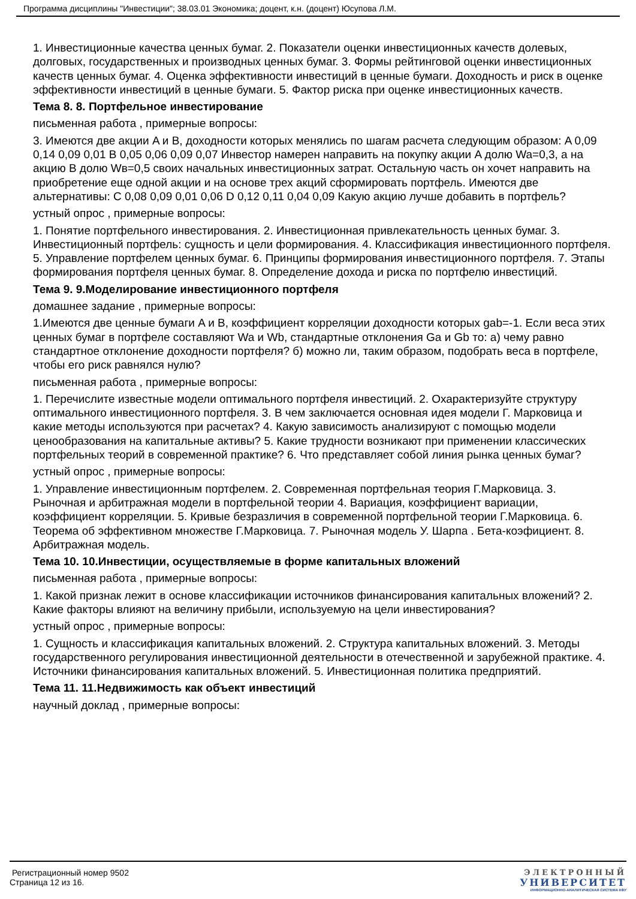Программа дисциплины "Инвестиции"; 38.03.01 Экономика; доцент, к.н. (доцент) Юсупова Л.М.
1. Инвестиционные качества ценных бумаг. 2. Показатели оценки инвестиционных качеств долевых, долговых, государственных и производных ценных бумаг. 3. Формы рейтинговой оценки инвестиционных качеств ценных бумаг. 4. Оценка эффективности инвестиций в ценные бумаги. Доходность и риск в оценке эффективности инвестиций в ценные бумаги. 5. Фактор риска при оценке инвестиционных качеств.
Тема 8. 8. Портфельное инвестирование
письменная работа , примерные вопросы:
3. Имеются две акции A и B, доходности которых менялись по шагам расчета следующим образом: A 0,09 0,14 0,09 0,01 B 0,05 0,06 0,09 0,07 Инвестор намерен направить на покупку акции A долю Wa=0,3, а на акцию B долю Wв=0,5 своих начальных инвестиционных затрат. Остальную часть он хочет направить на приобретение еще одной акции и на основе трех акций сформировать портфель. Имеются две альтернативы: C 0,08 0,09 0,01 0,06 D 0,12 0,11 0,04 0,09 Какую акцию лучше добавить в портфель?
устный опрос , примерные вопросы:
1. Понятие портфельного инвестирования. 2. Инвестиционная привлекательность ценных бумаг. 3. Инвестиционный портфель: сущность и цели формирования. 4. Классификация инвестиционного портфеля. 5. Управление портфелем ценных бумаг. 6. Принципы формирования инвестиционного портфеля. 7. Этапы формирования портфеля ценных бумаг. 8. Определение дохода и риска по портфелю инвестиций.
Тема 9. 9.Моделирование инвестиционного портфеля
домашнее задание , примерные вопросы:
1.Имеются две ценные бумаги A и B, коэффициент корреляции доходности которых gab=-1. Если веса этих ценных бумаг в портфеле составляют Wa и Wb, стандартные отклонения Ga и Gb то: а) чему равно стандартное отклонение доходности портфеля? б) можно ли, таким образом, подобрать веса в портфеле, чтобы его риск равнялся нулю?
письменная работа , примерные вопросы:
1. Перечислите известные модели оптимального портфеля инвестиций. 2. Охарактеризуйте структуру оптимального инвестиционного портфеля. 3. В чем заключается основная идея модели Г. Марковица и какие методы используются при расчетах? 4. Какую зависимость анализируют с помощью модели ценообразования на капитальные активы? 5. Какие трудности возникают при применении классических портфельных теорий в современной практике? 6. Что представляет собой линия рынка ценных бумаг?
устный опрос , примерные вопросы:
1. Управление инвестиционным портфелем. 2. Современная портфельная теория Г.Марковица. 3. Рыночная и арбитражная модели в портфельной теории 4. Вариация, коэффициент вариации, коэффициент корреляции. 5. Кривые безразличия в современной портфельной теории Г.Марковица. 6. Теорема об эффективном множестве Г.Марковица. 7. Рыночная модель У. Шарпа . Бета-коэфициент. 8. Арбитражная модель.
Тема 10. 10.Инвестиции, осуществляемые в форме капитальных вложений
письменная работа , примерные вопросы:
1. Какой признак лежит в основе классификации источников финансирования капитальных вложений? 2. Какие факторы влияют на величину прибыли, используемую на цели инвестирования?
устный опрос , примерные вопросы:
1. Сущность и классификация капитальных вложений. 2. Структура капитальных вложений. 3. Методы государственного регулирования инвестиционной деятельности в отечественной и зарубежной практике. 4. Источники финансирования капитальных вложений. 5. Инвестиционная политика предприятий.
Тема 11. 11.Недвижимость как объект инвестиций
научный доклад , примерные вопросы:
Регистрационный номер 9502
Страница 12 из 16.
ЭЛЕКТРОННЫЙ
УНИВЕРСИТЕТ
ИНФОРМАЦИОННО-АНАЛИТИЧЕСКАЯ СИСТЕМА КФУ